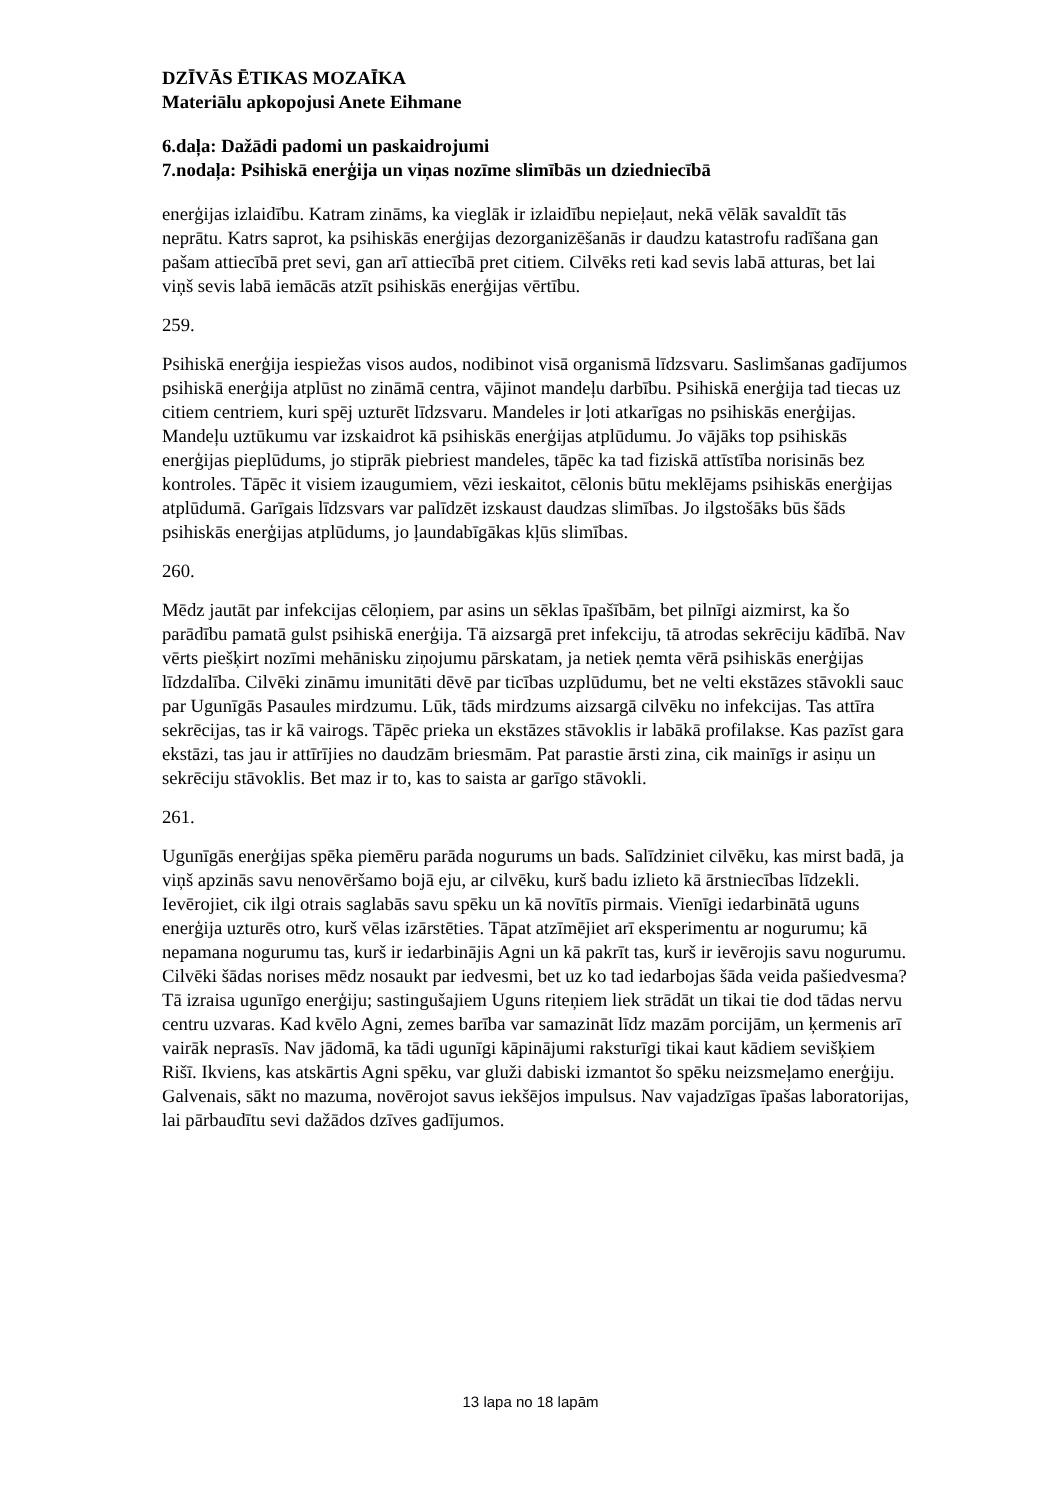DZĪVĀS ĒTIKAS MOZAĪKA
Materiālu apkopojusi Anete Eihmane
6.daļa: Dažādi padomi un paskaidrojumi
7.nodaļa: Psihiskā enerģija un viņas nozīme slimībās un dziedniecībā
enerģijas izlaidību. Katram zināms, ka vieglāk ir izlaidību nepieļaut, nekā vēlāk savaldīt tās neprātu. Katrs saprot, ka psihiskās enerģijas dezorganizēšanās ir daudzu katastrofu radīšana gan pašam attiecībā pret sevi, gan arī attiecībā pret citiem. Cilvēks reti kad sevis labā atturas, bet lai viņš sevis labā iemācās atzīt psihiskās enerģijas vērtību.
259.
Psihiskā enerģija iespiežas visos audos, nodibinot visā organismā līdzsvaru. Saslimšanas gadījumos psihiskā enerģija atplūst no zināmā centra, vājinot mandeļu darbību. Psihiskā enerģija tad tiecas uz citiem centriem, kuri spēj uzturēt līdzsvaru. Mandeles ir ļoti atkarīgas no psihiskās enerģijas. Mandeļu uztūkumu var izskaidrot kā psihiskās enerģijas atplūdumu. Jo vājāks top psihiskās enerģijas pieplūdums, jo stiprāk piebriest mandeles, tāpēc ka tad fiziskā attīstība norisinās bez kontroles. Tāpēc it visiem izaugumiem, vēzi ieskaitot, cēlonis būtu meklējams psihiskās enerģijas atplūdumā. Garīgais līdzsvars var palīdzēt izskaust daudzas slimības. Jo ilgstošāks būs šāds psihiskās enerģijas atplūdums, jo ļaundabīgākas kļūs slimības.
260.
Mēdz jautāt par infekcijas cēloņiem, par asins un sēklas īpašībām, bet pilnīgi aizmirst, ka šo parādību pamatā gulst psihiskā enerģija. Tā aizsargā pret infekciju, tā atrodas sekrēciju kādībā. Nav vērts piešķirt nozīmi mehānisku ziņojumu pārskatam, ja netiek ņemta vērā psihiskās enerģijas līdzdalība. Cilvēki zināmu imunitāti dēvē par ticības uzplūdumu, bet ne velti ekstāzes stāvokli sauc par Ugunīgās Pasaules mirdzumu. Lūk, tāds mirdzums aizsargā cilvēku no infekcijas. Tas attīra sekrēcijas, tas ir kā vairogs. Tāpēc prieka un ekstāzes stāvoklis ir labākā profilakse. Kas pazīst gara ekstāzi, tas jau ir attīrījies no daudzām briesmām. Pat parastie ārsti zina, cik mainīgs ir asiņu un sekrēciju stāvoklis. Bet maz ir to, kas to saista ar garīgo stāvokli.
261.
Ugunīgās enerģijas spēka piemēru parāda nogurums un bads. Salīdziniet cilvēku, kas mirst badā, ja viņš apzinās savu nenovēršamo bojā eju, ar cilvēku, kurš badu izlieto kā ārstniecības līdzekli. Ievērojiet, cik ilgi otrais saglabās savu spēku un kā novītīs pirmais. Vienīgi iedarbinātā uguns enerģija uzturēs otro, kurš vēlas izārstēties. Tāpat atzīmējiet arī eksperimentu ar nogurumu; kā nepamana nogurumu tas, kurš ir iedarbinājis Agni un kā pakrīt tas, kurš ir ievērojis savu nogurumu. Cilvēki šādas norises mēdz nosaukt par iedvesmi, bet uz ko tad iedarbojas šāda veida pašiedvesma? Tā izraisa ugunīgo enerģiju; sastingušajiem Uguns riteņiem liek strādāt un tikai tie dod tādas nervu centru uzvaras. Kad kvēlo Agni, zemes barība var samazināt līdz mazām porcijām, un ķermenis arī vairāk neprasīs. Nav jādomā, ka tādi ugunīgi kāpinājumi raksturīgi tikai kaut kādiem sevišķiem Rišī. Ikviens, kas atskārtis Agni spēku, var gluži dabiski izmantot šo spēku neizsmeļamo enerģiju. Galvenais, sākt no mazuma, novērojot savus iekšējos impulsus. Nav vajadzīgas īpašas laboratorijas, lai pārbaudītu sevi dažādos dzīves gadījumos.
13 lapa no 18 lapām